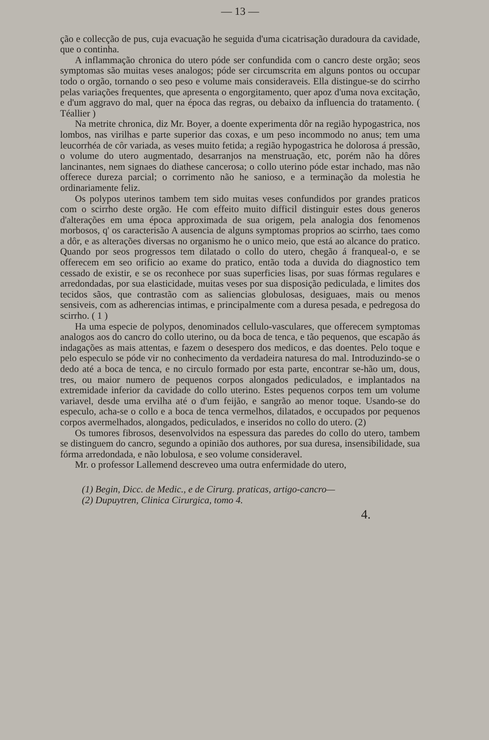— 13 —
ção e collecção de pus, cuja evacuação he seguida d'uma cicatrisação duradoura da cavidade, que o continha.
A inflammação chronica do utero póde ser confundida com o cancro deste orgão; seos symptomas são muitas veses analogos; póde ser circumscrita em alguns pontos ou occupar todo o orgão, tornando o seo peso e volume mais consideraveis. Ella distingue-se do scirrho pelas variações frequentes, que apresenta o engorgitamento, quer apoz d'uma nova excitação, e d'um aggravo do mal, quer na época das regras, ou debaixo da influencia do tratamento. ( Téallier )
Na metrite chronica, diz Mr. Boyer, a doente experimenta dôr na região hypogastrica, nos lombos, nas virilhas e parte superior das coxas, e um peso incommodo no anus; tem uma leucorrhéa de côr variada, as veses muito fetida; a região hypogastrica he dolorosa á pressão, o volume do utero augmentado, desarranjos na menstruação, etc, porém não ha dôres lancinantes, nem signaes do diathese cancerosa; o collo uterino póde estar inchado, mas não offerece dureza parcial; o corrimento não he sanioso, e a terminação da molestia he ordinariamente feliz.
Os polypos uterinos tambem tem sido muitas veses confundidos por grandes praticos com o scirrho deste orgão. He com effeito muito difficil distinguir estes dous generos d'alterações em uma época approximada de sua origem, pela analogia dos fenomenos morbosos, q' os caracterisão A ausencia de alguns symptomas proprios ao scirrho, taes como a dôr, e as alterações diversas no organismo he o unico meio, que está ao alcance do pratico. Quando por seos progressos tem dilatado o collo do utero, chegão á franqueal-o, e se offerecem em seo orificio ao exame do pratico, então toda a duvida do diagnostico tem cessado de existir, e se os reconhece por suas superficies lisas, por suas fórmas regulares e arredondadas, por sua elasticidade, muitas veses por sua disposição pediculada, e limites dos tecidos sãos, que contrastão com as saliencias globulosas, desiguaes, mais ou menos sensiveis, com as adherencias intimas, e principalmente com a duresa pesada, e pedregosa do scirrho. ( 1 )
Ha uma especie de polypos, denominados cellulo-vasculares, que offerecem symptomas analogos aos do cancro do collo uterino, ou da boca de tenca, e tão pequenos, que escapão ás indagações as mais attentas, e fazem o desespero dos medicos, e das doentes. Pelo toque e pelo especulo se póde vir no conhecimento da verdadeira naturesa do mal. Introduzindo-se o dedo até a boca de tenca, e no circulo formado por esta parte, encontrar se-hão um, dous, tres, ou maior numero de pequenos corpos alongados pediculados, e implantados na extremidade inferior da cavidade do collo uterino. Estes pequenos corpos tem um volume variavel, desde uma ervilha até o d'um feijão, e sangrão ao menor toque. Usando-se do especulo, acha-se o collo e a boca de tenca vermelhos, dilatados, e occupados por pequenos corpos avermelhados, alongados, pediculados, e inseridos no collo do utero. (2)
Os tumores fibrosos, desenvolvidos na espessura das paredes do collo do utero, tambem se distinguem do cancro, segundo a opinião dos authores, por sua duresa, insensibilidade, sua fórma arredondada, e não lobulosa, e seo volume consideravel.
Mr. o professor Lallemend descreveo uma outra enfermidade do utero,
(1) Begin, Dicc. de Medic., e de Cirurg. praticas, artigo-cancro—
(2) Dupuytren, Clinica Cirurgica, tomo 4.
4.